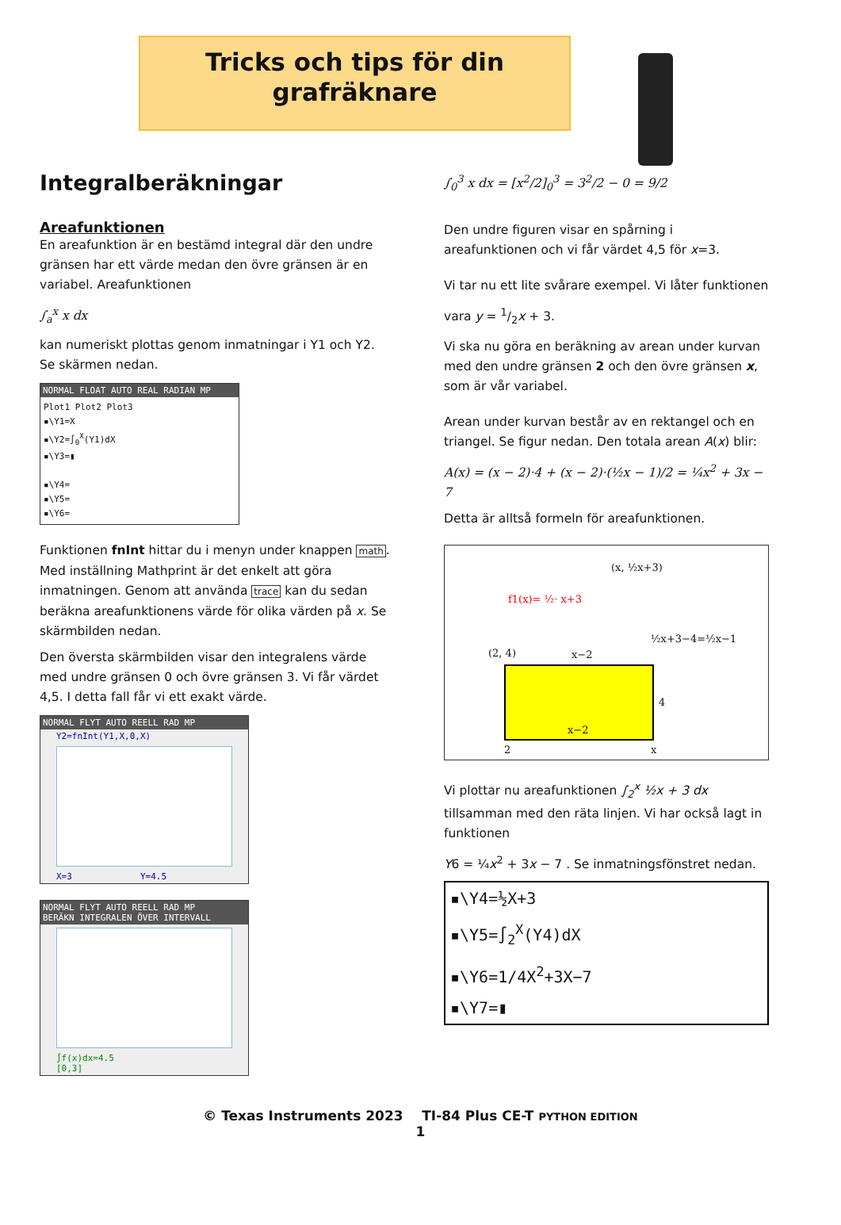Tricks och tips för din
grafräknare
Integralberäkningar
Areafunktionen
En areafunktion är en bestämd integral där den undre gränsen har ett värde medan den övre gränsen är en variabel. Areafunktionen
∫<sub>a</sub><sup>x</sup> x dx
kan numeriskt plottas genom inmatningar i Y1 och Y2. Se skärmen nedan.
NORMAL FLOAT AUTO REAL RADIAN MP
Plot1 Plot2 Plot3
▪\Y1=X
▪\Y2=∫<sub>0</sub><sup>X</sup>(Y1)dX
▪\Y3=▮
▪\Y4=
▪\Y5=
▪\Y6=
Funktionen fnInt hittar du i menyn under knappen math. Med inställning Mathprint är det enkelt att göra inmatningen. Genom att använda trace kan du sedan beräkna areafunktionens värde för olika värden på x. Se skärmbilden nedan.
Den översta skärmbilden visar den integralens värde med undre gränsen 0 och övre gränsen 3. Vi får värdet 4,5. I detta fall får vi ett exakt värde.
NORMAL FLYT AUTO REELL RAD MP
Y2=fnInt(Y1,X,0,X)
X=3 Y=4.5
NORMAL FLYT AUTO REELL RAD MP
BERÄKN INTEGRALEN ÖVER INTERVALL
∫f(x)dx=4.5
[0,3]
∫<sub>0</sub><sup>3</sup> x dx = [x<sup>2</sup>/2]<sub>0</sub><sup>3</sup> = 3<sup>2</sup>/2 − 0 = 9/2
Den undre figuren visar en spårning i areafunktionen och vi får värdet 4,5 för x=3.
Vi tar nu ett lite svårare exempel. Vi låter funktionen
vara y = 1/2x + 3.
Vi ska nu göra en beräkning av arean under kurvan med den undre gränsen 2 och den övre gränsen x, som är vår variabel.
Arean under kurvan består av en rektangel och en triangel. Se figur nedan. Den totala arean A(x) blir:
A(x) = (x − 2)·4 + (x − 2)·(½x − 1)/2 = ¼x<sup>2</sup> + 3x − 7
Detta är alltså formeln för areafunktionen.
f1(x)= ½· x+3
(x, ½x+3)
½x+3−4=½x−1
(2, 4) x−2
4
x−2
2 x
Vi plottar nu areafunktionen ∫<sub>2</sub><sup>x</sup> ½x + 3 dx tillsamman med den räta linjen. Vi har också lagt in funktionen
Y6 = ¼x<sup>2</sup> + 3x − 7 . Se inmatningsfönstret nedan.
▪\Y4=½X+3
▪\Y5=∫<sub>2</sub><sup>X</sup>(Y4)dX
▪\Y6=1/4X<sup>2</sup>+3X−7
▪\Y7=▮
© Texas Instruments 2023 TI-84 Plus CE-T PYTHON EDITION
1